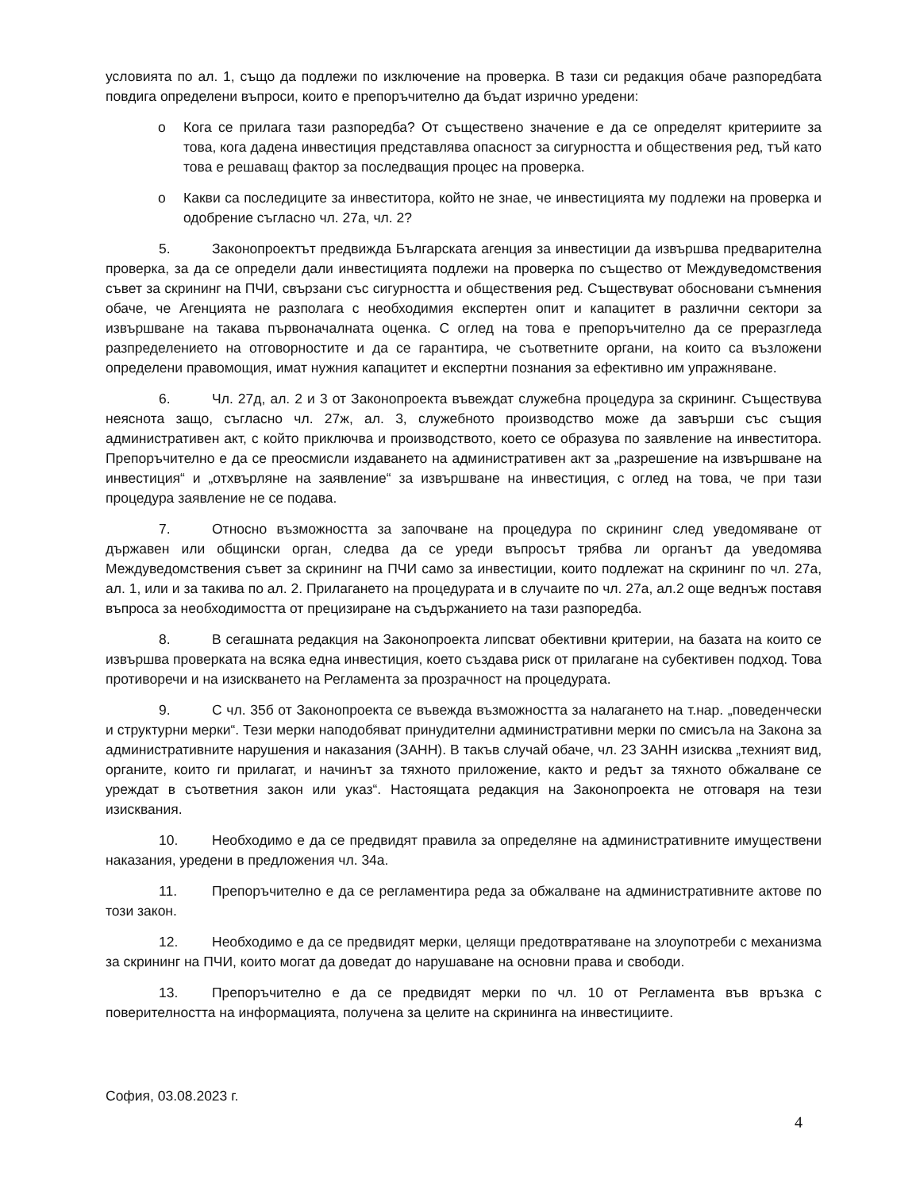условията по ал. 1, също да подлежи по изключение на проверка. В тази си редакция обаче разпоредбата повдига определени въпроси, които е препоръчително да бъдат изрично уредени:
o Кога се прилага тази разпоредба? От съществено значение е да се определят критериите за това, кога дадена инвестиция представлява опасност за сигурността и обществения ред, тъй като това е решаващ фактор за последващия процес на проверка.
o Какви са последиците за инвеститора, който не знае, че инвестицията му подлежи на проверка и одобрение съгласно чл. 27а, чл. 2?
5. Законопроектът предвижда Българската агенция за инвестиции да извършва предварителна проверка, за да се определи дали инвестицията подлежи на проверка по същество от Междуведомствения съвет за скрининг на ПЧИ, свързани със сигурността и обществения ред. Съществуват обосновани съмнения обаче, че Агенцията не разполага с необходимия експертен опит и капацитет в различни сектори за извършване на такава първоначалната оценка. С оглед на това е препоръчително да се преразгледа разпределението на отговорностите и да се гарантира, че съответните органи, на които са възложени определени правомощия, имат нужния капацитет и експертни познания за ефективно им упражняване.
6. Чл. 27д, ал. 2 и 3 от Законопроекта въвеждат служебна процедура за скрининг. Съществува неяснота защо, съгласно чл. 27ж, ал. 3, служебното производство може да завърши със същия административен акт, с който приключва и производството, което се образува по заявление на инвеститора. Препоръчително е да се преосмисли издаването на административен акт за „разрешение на извършване на инвестиция“ и „отхвърляне на заявление“ за извършване на инвестиция, с оглед на това, че при тази процедура заявление не се подава.
7. Относно възможността за започване на процедура по скрининг след уведомяване от държавен или общински орган, следва да се уреди въпросът трябва ли органът да уведомява Междуведомствения съвет за скрининг на ПЧИ само за инвестиции, които подлежат на скрининг по чл. 27а, ал. 1, или и за такива по ал. 2. Прилагането на процедурата и в случаите по чл. 27а, ал.2 още веднъж поставя въпроса за необходимостта от прецизиране на съдържанието на тази разпоредба.
8. В сегашната редакция на Законопроекта липсват обективни критерии, на базата на които се извършва проверката на всяка една инвестиция, което създава риск от прилагане на субективен подход. Това противоречи и на изискването на Регламента за прозрачност на процедурата.
9. С чл. 35б от Законопроекта се въвежда възможността за налагането на т.нар. „поведенчески и структурни мерки“. Тези мерки наподобяват принудителни административни мерки по смисъла на Закона за административните нарушения и наказания (ЗАНН). В такъв случай обаче, чл. 23 ЗАНН изисква „техният вид, органите, които ги прилагат, и начинът за тяхното приложение, както и редът за тяхното обжалване се уреждат в съответния закон или указ“. Настоящата редакция на Законопроекта не отговаря на тези изисквания.
10. Необходимо е да се предвидят правила за определяне на административните имуществени наказания, уредени в предложения чл. 34а.
11. Препоръчително е да се регламентира реда за обжалване на административните актове по този закон.
12. Необходимо е да се предвидят мерки, целящи предотвратяване на злоупотреби с механизма за скрининг на ПЧИ, които могат да доведат до нарушаване на основни права и свободи.
13. Препоръчително е да се предвидят мерки по чл. 10 от Регламента във връзка с поверителността на информацията, получена за целите на скрининга на инвестициите.
София, 03.08.2023 г.
4